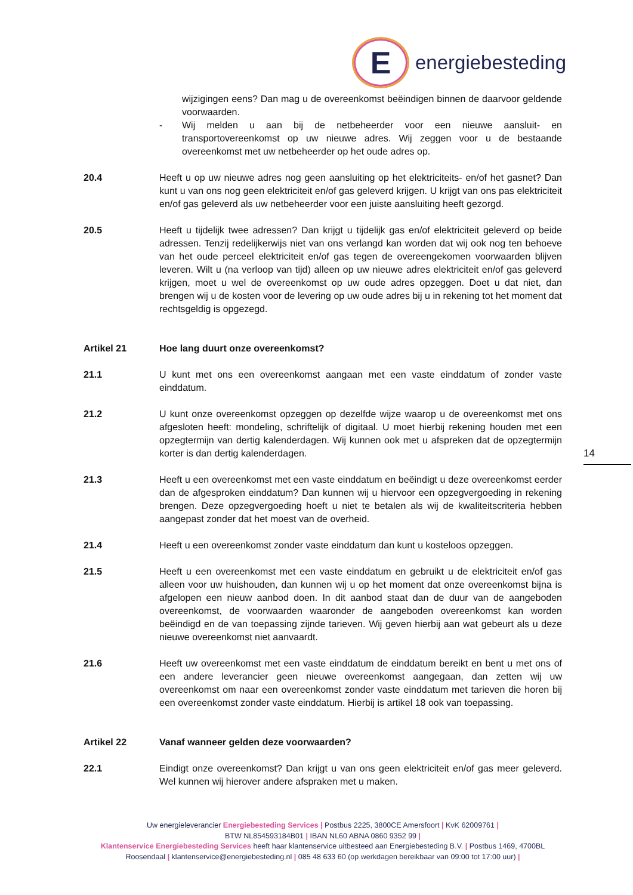E
energiebesteding
wijzigingen eens? Dan mag u de overeenkomst beëindigen binnen de daarvoor geldende voorwaarden.
- Wij melden u aan bij de netbeheerder voor een nieuwe aansluit- en transportovereenkomst op uw nieuwe adres. Wij zeggen voor u de bestaande overeenkomst met uw netbeheerder op het oude adres op.
20.4 Heeft u op uw nieuwe adres nog geen aansluiting op het elektriciteits- en/of het gasnet? Dan kunt u van ons nog geen elektriciteit en/of gas geleverd krijgen. U krijgt van ons pas elektriciteit en/of gas geleverd als uw netbeheerder voor een juiste aansluiting heeft gezorgd.
20.5 Heeft u tijdelijk twee adressen? Dan krijgt u tijdelijk gas en/of elektriciteit geleverd op beide adressen. Tenzij redelijkerwijs niet van ons verlangd kan worden dat wij ook nog ten behoeve van het oude perceel elektriciteit en/of gas tegen de overeengekomen voorwaarden blijven leveren. Wilt u (na verloop van tijd) alleen op uw nieuwe adres elektriciteit en/of gas geleverd krijgen, moet u wel de overeenkomst op uw oude adres opzeggen. Doet u dat niet, dan brengen wij u de kosten voor de levering op uw oude adres bij u in rekening tot het moment dat rechtsgeldig is opgezegd.
Artikel 21 Hoe lang duurt onze overeenkomst?
21.1 U kunt met ons een overeenkomst aangaan met een vaste einddatum of zonder vaste einddatum.
21.2 U kunt onze overeenkomst opzeggen op dezelfde wijze waarop u de overeenkomst met ons afgesloten heeft: mondeling, schriftelijk of digitaal. U moet hierbij rekening houden met een opzegtermijn van dertig kalenderdagen. Wij kunnen ook met u afspreken dat de opzegtermijn korter is dan dertig kalenderdagen.
21.3 Heeft u een overeenkomst met een vaste einddatum en beëindigt u deze overeenkomst eerder dan de afgesproken einddatum? Dan kunnen wij u hiervoor een opzegvergoeding in rekening brengen. Deze opzegvergoeding hoeft u niet te betalen als wij de kwaliteitscriteria hebben aangepast zonder dat het moest van de overheid.
21.4 Heeft u een overeenkomst zonder vaste einddatum dan kunt u kosteloos opzeggen.
21.5 Heeft u een overeenkomst met een vaste einddatum en gebruikt u de elektriciteit en/of gas alleen voor uw huishouden, dan kunnen wij u op het moment dat onze overeenkomst bijna is afgelopen een nieuw aanbod doen. In dit aanbod staat dan de duur van de aangeboden overeenkomst, de voorwaarden waaronder de aangeboden overeenkomst kan worden beëindigd en de van toepassing zijnde tarieven. Wij geven hierbij aan wat gebeurt als u deze nieuwe overeenkomst niet aanvaardt.
21.6 Heeft uw overeenkomst met een vaste einddatum de einddatum bereikt en bent u met ons of een andere leverancier geen nieuwe overeenkomst aangegaan, dan zetten wij uw overeenkomst om naar een overeenkomst zonder vaste einddatum met tarieven die horen bij een overeenkomst zonder vaste einddatum. Hierbij is artikel 18 ook van toepassing.
Artikel 22 Vanaf wanneer gelden deze voorwaarden?
22.1 Eindigt onze overeenkomst? Dan krijgt u van ons geen elektriciteit en/of gas meer geleverd. Wel kunnen wij hierover andere afspraken met u maken.
14
Uw energieleverancier Energiebesteding Services | Postbus 2225, 3800CE Amersfoort | KvK 62009761 |
BTW NL854593184B01 | IBAN NL60 ABNA 0860 9352 99 |
Klantenservice Energiebesteding Services heeft haar klantenservice uitbesteed aan Energiebesteding B.V. | Postbus 1469, 4700BL Roosendaal | klantenservice@energiebesteding.nl | 085 48 633 60 (op werkdagen bereikbaar van 09:00 tot 17:00 uur) |